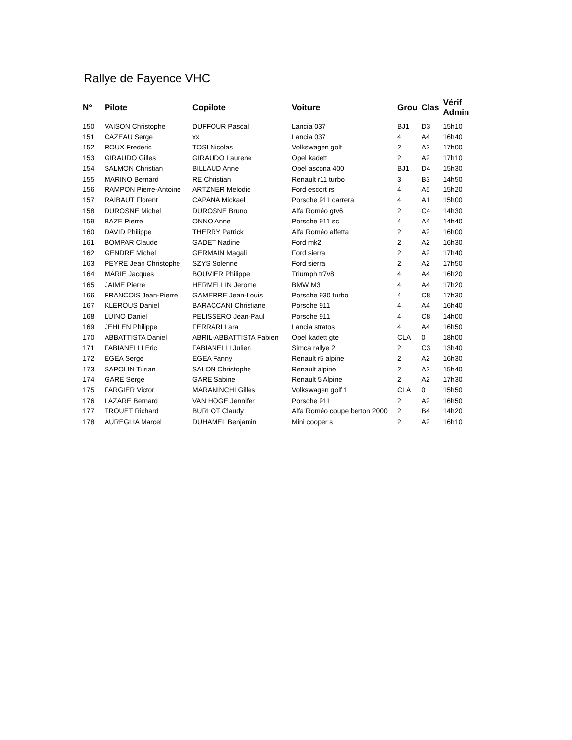Rallye de Fayence VHC
| N° | Pilote | Copilote | Voiture | Grou | Clas | Vérif Admin |
| --- | --- | --- | --- | --- | --- | --- |
| 150 | VAISON Christophe | DUFFOUR Pascal | Lancia 037 | BJ1 | D3 | 15h10 |
| 151 | CAZEAU Serge | xx | Lancia 037 | 4 | A4 | 16h40 |
| 152 | ROUX Frederic | TOSI Nicolas | Volkswagen golf | 2 | A2 | 17h00 |
| 153 | GIRAUDO Gilles | GIRAUDO Laurene | Opel kadett | 2 | A2 | 17h10 |
| 154 | SALMON Christian | BILLAUD Anne | Opel ascona 400 | BJ1 | D4 | 15h30 |
| 155 | MARINO Bernard | RE Christian | Renault r11 turbo | 3 | B3 | 14h50 |
| 156 | RAMPON Pierre-Antoine | ARTZNER Melodie | Ford escort rs | 4 | A5 | 15h20 |
| 157 | RAIBAUT Florent | CAPANA Mickael | Porsche 911 carrera | 4 | A1 | 15h00 |
| 158 | DUROSNE Michel | DUROSNE Bruno | Alfa Roméo gtv6 | 2 | C4 | 14h30 |
| 159 | BAZE Pierre | ONNO Anne | Porsche 911 sc | 4 | A4 | 14h40 |
| 160 | DAVID Philippe | THERRY Patrick | Alfa Roméo alfetta | 2 | A2 | 16h00 |
| 161 | BOMPAR Claude | GADET Nadine | Ford mk2 | 2 | A2 | 16h30 |
| 162 | GENDRE Michel | GERMAIN Magali | Ford sierra | 2 | A2 | 17h40 |
| 163 | PEYRE Jean Christophe | SZYS Solenne | Ford sierra | 2 | A2 | 17h50 |
| 164 | MARIE Jacques | BOUVIER Philippe | Triumph tr7v8 | 4 | A4 | 16h20 |
| 165 | JAIME Pierre | HERMELLIN Jerome | BMW M3 | 4 | A4 | 17h20 |
| 166 | FRANCOIS Jean-Pierre | GAMERRE Jean-Louis | Porsche 930 turbo | 4 | C8 | 17h30 |
| 167 | KLEROUS Daniel | BARACCANI Christiane | Porsche 911 | 4 | A4 | 16h40 |
| 168 | LUINO Daniel | PELISSERO Jean-Paul | Porsche 911 | 4 | C8 | 14h00 |
| 169 | JEHLEN Philippe | FERRARI Lara | Lancia stratos | 4 | A4 | 16h50 |
| 170 | ABBATTISTA Daniel | ABRIL-ABBATTISTA Fabien | Opel kadett gte | CLA | 0 | 18h00 |
| 171 | FABIANELLI Eric | FABIANELLI Julien | Simca rallye 2 | 2 | C3 | 13h40 |
| 172 | EGEA Serge | EGEA Fanny | Renault r5 alpine | 2 | A2 | 16h30 |
| 173 | SAPOLIN Turian | SALON Christophe | Renault alpine | 2 | A2 | 15h40 |
| 174 | GARE Serge | GARE Sabine | Renault 5 Alpine | 2 | A2 | 17h30 |
| 175 | FARGIER Victor | MARANINCHI Gilles | Volkswagen golf 1 | CLA | 0 | 15h50 |
| 176 | LAZARE Bernard | VAN HOGE Jennifer | Porsche 911 | 2 | A2 | 16h50 |
| 177 | TROUET Richard | BURLOT Claudy | Alfa Roméo coupe berton 2000 | 2 | B4 | 14h20 |
| 178 | AUREGLIA Marcel | DUHAMEL Benjamin | Mini cooper s | 2 | A2 | 16h10 |